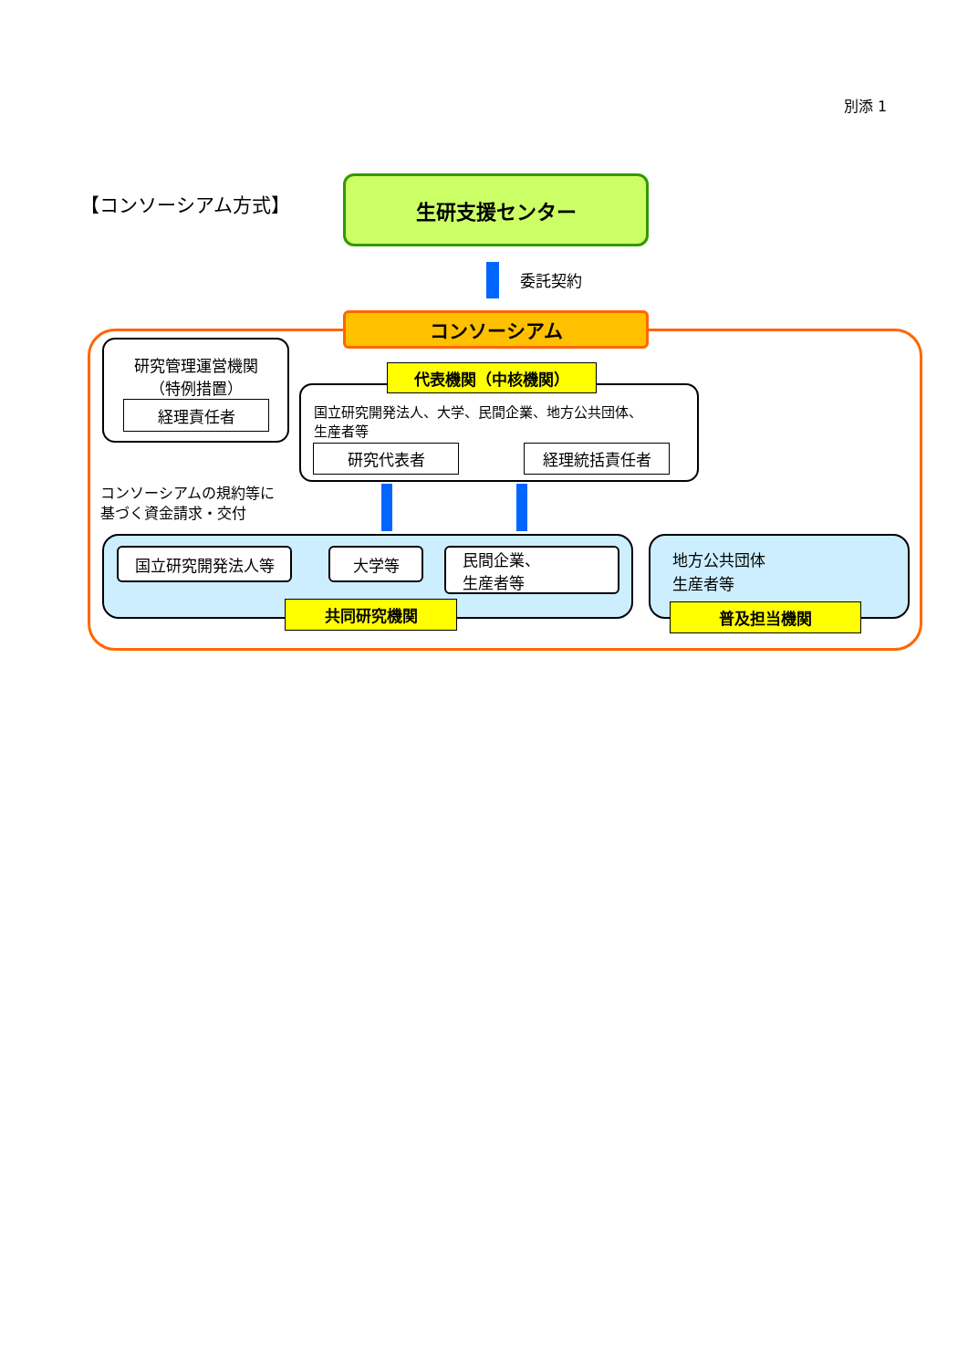別添 1
【コンソーシアム方式】
生研支援センター
委託契約
コンソーシアム
研究管理運営機関
（特例措置）
経理責任者
国立研究開発法人、大学、民間企業、地方公共団体、
生産者等
代表機関（中核機関）
研究代表者 経理統括責任者
コンソーシアムの規約等に
基づく資金請求・交付
国立研究開発法人等 大学等
民間企業、
生産者等
共同研究機関
地方公共団体
生産者等
普及担当機関